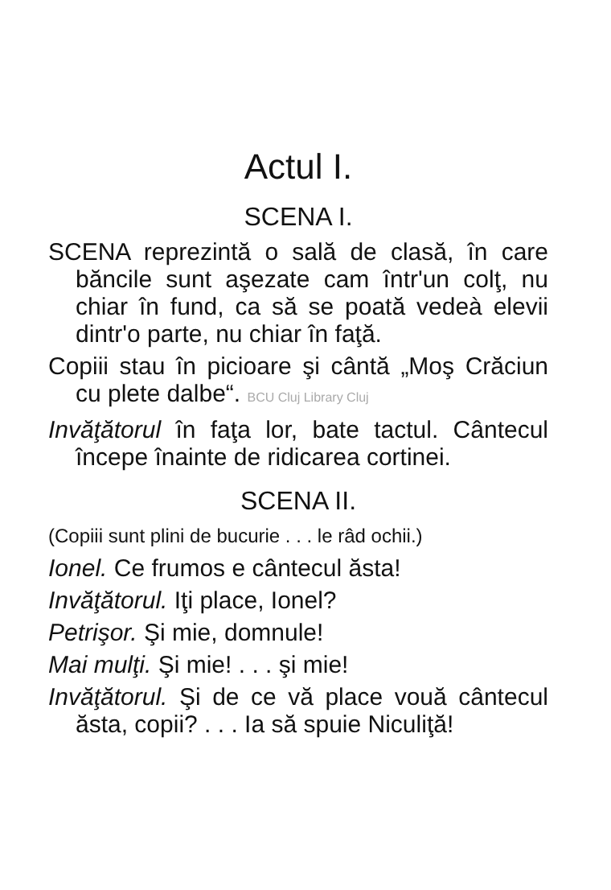Actul I.
SCENA I.
SCENA reprezintă o sală de clasă, în care băncile sunt aşezate cam într'un colţ, nu chiar în fund, ca să se poată vedeà elevii dintr'o parte, nu chiar în faţă.
Copiii stau în picioare şi cântă „Moş Crăciun cu plete dalbe“. BCU Cluj Library Cluj
Invăţătorul în faţa lor, bate tactul. Cântecul începe înainte de ridicarea cortinei.
SCENA II.
(Copiii sunt plini de bucurie . . . le râd ochii.)
Ionel. Ce frumos e cântecul ăsta!
Invăţătorul. Iţi place, Ionel?
Petrişor. Şi mie, domnule!
Mai mulţi. Şi mie! . . . şi mie!
Invăţătorul. Şi de ce vă place vouă cântecul ăsta, copii? . . . Ia să spuie Niculiţă!